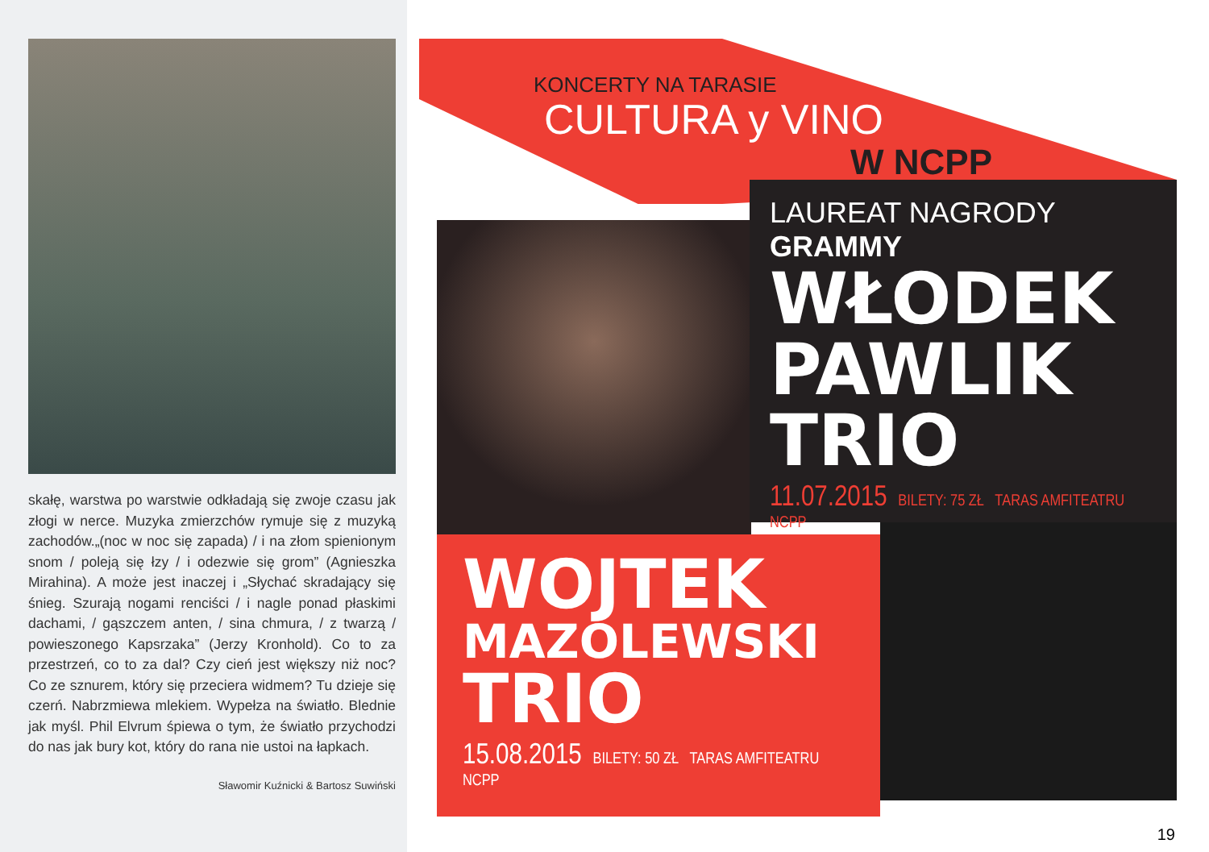skałę, warstwa po warstwie odkładają się zwoje czasu jak złogi w nerce. Muzyka zmierzchów rymuje się z muzyką zachodów.„(noc w noc się zapada) / i na złom spienionym snom / poleją się łzy / i odezwie się grom” (Agnieszka Mirahina). A może jest inaczej i „Słychać skradający się śnieg. Szurają nogami renciści / i nagle ponad płaskimi dachami, / gąszczem anten, / sina chmura, / z twarzą / powieszonego Kapsrzaka” (Jerzy Kronhold). Co to za przestrzeń, co to za dal? Czy cień jest większy niż noc? Co ze sznurem, który się przeciera widmem? Tu dzieje się czerń. Nabrzmiewa mlekiem. Wypełza na światło. Blednie jak myśl. Phil Elvrum śpiewa o tym, że światło przychodzi do nas jak bury kot, który do rana nie ustoi na łapkach.
Sławomir Kuźnicki & Bartosz Suwiński
KONCERTY NA TARASIE
CULTURA y VINO
W NCPP
LAUREAT NAGRODY GRAMMY
WŁODEK
PAWLIK
TRIO
11.07.2015 BILETY: 75 ZŁ TARAS AMFITEATRU NCPP
WOJTEK
MAZOLEWSKI
TRIO
15.08.2015 BILETY: 50 ZŁ TARAS AMFITEATRU NCPP
19